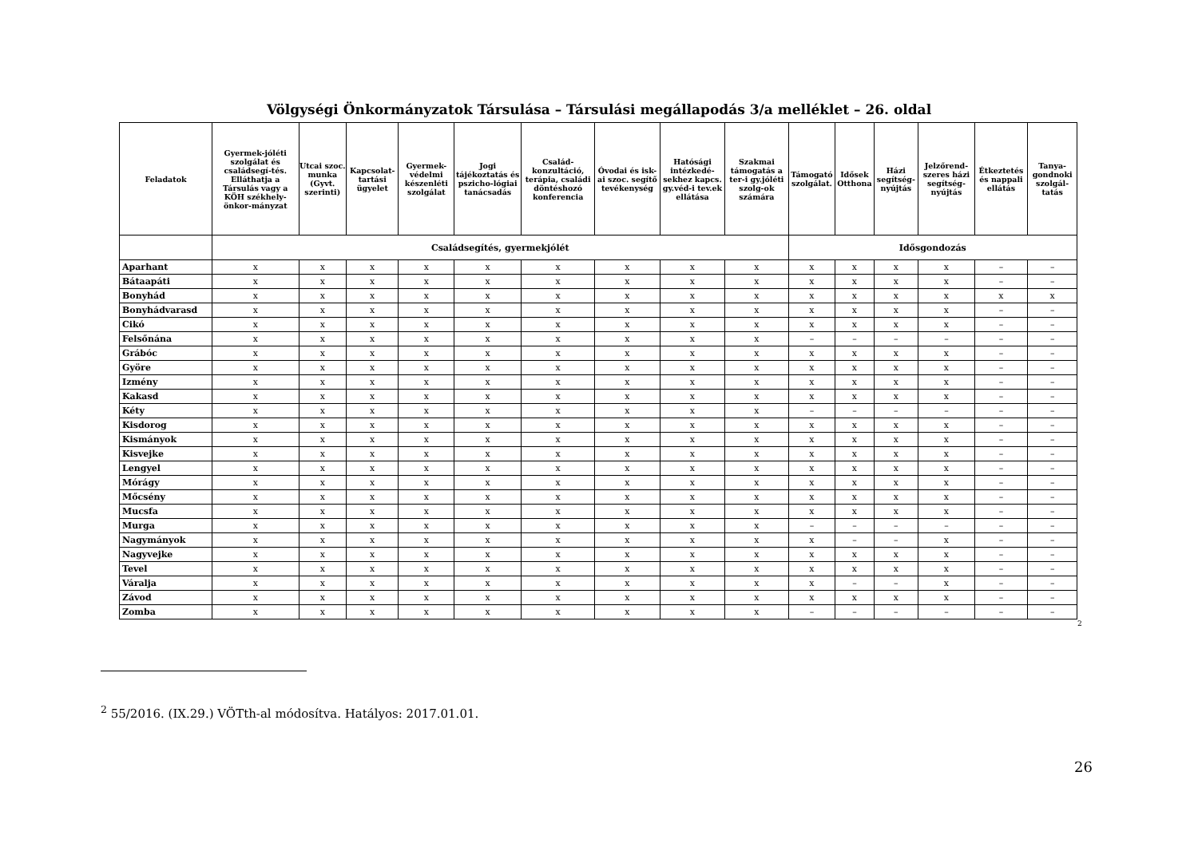Völgységi Önkormányzatok Társulása – Társulási megállapodás 3/a melléklet – 26. oldal
| Feladatok | Gyermek-jóléti szolgálat és családsegí-tés. Elláthatja a Társulás vagy a KÖH székhely-önkor-mányzat | Utcai szoc. munka (Gyvt. szerinti) | Kapcsolat-tartási ügyelet | Gyermek-védelmi készenléti szolgálat | Jogi tájékoztatás és pszicho-lógiai tanácsadás | Család-konzultáció, terápia, családi döntéshozó konferencia | Óvodai és isk-ai szoc. segítő tevékenység | Hatósági intézkedé-sekhez kapcs. gy.véd-i tev.ek ellátása | Szakmai támogatás a ter-i gy.jóléti szolg-ok számára | Támogató szolgálat. | Idősek Otthona | Házi segítség-nyújtás | Jelzőrend-szeres házi segítség-nyújtás | Étkeztetés és nappali ellátás | Tanya-gondnoki szolgál-tatás |
| --- | --- | --- | --- | --- | --- | --- | --- | --- | --- | --- | --- | --- | --- | --- | --- |
| | Családsegítés, gyermekjólét | | | | | | | | | Idősgondozás | | | | | |
| Aparhant | x | x | x | x | x | x | x | x | x | x | x | x | x | – | – |
| Bátaapáti | x | x | x | x | x | x | x | x | x | x | x | x | x | – | – |
| Bonyhád | x | x | x | x | x | x | x | x | x | x | x | x | x | x | x |
| Bonyhádvarasd | x | x | x | x | x | x | x | x | x | x | x | x | x | – | – |
| Cikó | x | x | x | x | x | x | x | x | x | x | x | x | x | – | – |
| Felsőnána | x | x | x | x | x | x | x | x | x | – | – | – | – | – | – |
| Grábóc | x | x | x | x | x | x | x | x | x | x | x | x | x | – | – |
| Györe | x | x | x | x | x | x | x | x | x | x | x | x | x | – | – |
| Izmény | x | x | x | x | x | x | x | x | x | x | x | x | x | – | – |
| Kakasd | x | x | x | x | x | x | x | x | x | x | x | x | x | – | – |
| Kéty | x | x | x | x | x | x | x | x | x | – | – | – | – | – | – |
| Kisdorog | x | x | x | x | x | x | x | x | x | x | x | x | x | – | – |
| Kismányok | x | x | x | x | x | x | x | x | x | x | x | x | x | – | – |
| Kisvejke | x | x | x | x | x | x | x | x | x | x | x | x | x | – | – |
| Lengyel | x | x | x | x | x | x | x | x | x | x | x | x | x | – | – |
| Mórágy | x | x | x | x | x | x | x | x | x | x | x | x | x | – | – |
| Mőcsény | x | x | x | x | x | x | x | x | x | x | x | x | x | – | – |
| Mucsfa | x | x | x | x | x | x | x | x | x | x | x | x | x | – | – |
| Murga | x | x | x | x | x | x | x | x | x | – | – | – | – | – | – |
| Nagymányok | x | x | x | x | x | x | x | x | x | x | – | – | x | – | – |
| Nagyvejke | x | x | x | x | x | x | x | x | x | x | x | x | x | – | – |
| Tevel | x | x | x | x | x | x | x | x | x | x | x | x | x | – | – |
| Váralja | x | x | x | x | x | x | x | x | x | x | – | – | x | – | – |
| Závod | x | x | x | x | x | x | x | x | x | x | x | x | x | – | – |
| Zomba | x | x | x | x | x | x | x | x | x | – | – | – | – | – | – |
<sup>2</sup>
<sup>2</sup> 55/2016. (IX.29.) VÖTth-al módosítva. Hatályos: 2017.01.01.
26